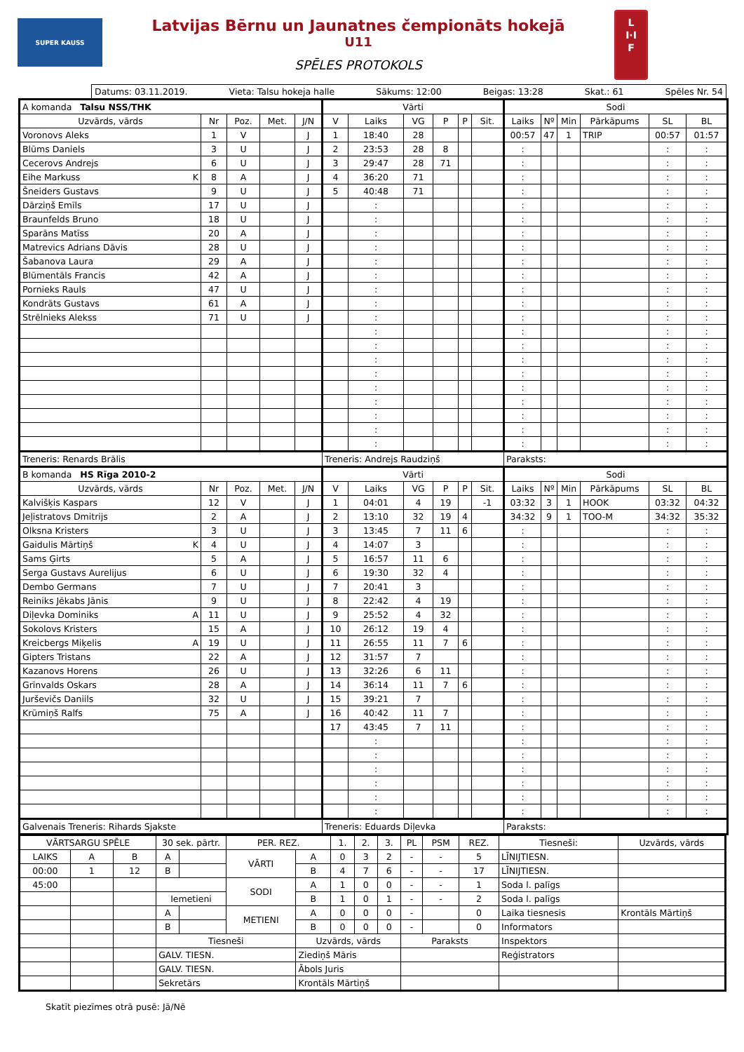SUPER KAUSS
Latvijas Bērnu un Jaunatnes čempionāts hokejā
U11
SPĒLES PROTOKOLS
L
I·I
F
Datums: 03.11.2019. Vieta: Talsu hokeja halle Sākums: 12:00 Beigas: 13:28 Skat.: 61 Spēles Nr. 54
| A komanda Talsu NSS/THK | | | | | Vārti | | | | | | Sodi | | | | | |
| --- | --- | --- | --- | --- | --- | --- | --- | --- | --- | --- | --- | --- | --- | --- | --- | --- |
| Uzvārds, vārds | Nr | Poz. | Met. | J/N | V | Laiks | VG | P | P | Sit. | Laiks | Nº | Min | Pārkāpums | SL | BL |
| Voronovs Aleks | 1 | V | | J | 1 | 18:40 | 28 | | | | 00:57 | 47 | 1 | TRIP | 00:57 | 01:57 |
| Blūms Daniels | 3 | U | | J | 2 | 23:53 | 28 | 8 | | | : | | | | : | : |
| Cecerovs Andrejs | 6 | U | | J | 3 | 29:47 | 28 | 71 | | | : | | | | : | : |
| Eihe Markuss K | 8 | A | | J | 4 | 36:20 | 71 | | | | : | | | | : | : |
| Šneiders Gustavs | 9 | U | | J | 5 | 40:48 | 71 | | | | : | | | | : | : |
| Dārziņš Emīls | 17 | U | | J | | : | | | | | : | | | | : | : |
| Braunfelds Bruno | 18 | U | | J | | : | | | | | : | | | | : | : |
| Sparāns Matīss | 20 | A | | J | | : | | | | | : | | | | : | : |
| Matrevics Adrians Dāvis | 28 | U | | J | | : | | | | | : | | | | : | : |
| Šabanova Laura | 29 | A | | J | | : | | | | | : | | | | : | : |
| Blūmentāls Francis | 42 | A | | J | | : | | | | | : | | | | : | : |
| Pornieks Rauls | 47 | U | | J | | : | | | | | : | | | | : | : |
| Kondrāts Gustavs | 61 | A | | J | | : | | | | | : | | | | : | : |
| Strēlnieks Alekss | 71 | U | | J | | : | | | | | : | | | | : | : |
| | | | | | | : | | | | | : | | | | : | : |
| | | | | | | : | | | | | : | | | | : | : |
| | | | | | | : | | | | | : | | | | : | : |
| | | | | | | : | | | | | : | | | | : | : |
| | | | | | | : | | | | | : | | | | : | : |
| | | | | | | : | | | | | : | | | | : | : |
| | | | | | | : | | | | | : | | | | : | : |
| | | | | | | : | | | | | : | | | | : | : |
| | | | | | | : | | | | | : | | | | : | : |
| Treneris: Renards Brālis | | | | | Treneris: Andrejs Raudziņš | | | | | | Paraksts: | | | | | |
| B komanda HS Rīga 2010-2 | | | | | Vārti | | | | | | Sodi | | | | | |
| Uzvārds, vārds | Nr | Poz. | Met. | J/N | V | Laiks | VG | P | P | Sit. | Laiks | Nº | Min | Pārkāpums | SL | BL |
| Kalvišķis Kaspars | 12 | V | | J | 1 | 04:01 | 4 | 19 | | -1 | 03:32 | 3 | 1 | HOOK | 03:32 | 04:32 |
| Jeļistratovs Dmitrijs | 2 | A | | J | 2 | 13:10 | 32 | 19 | 4 | | 34:32 | 9 | 1 | TOO-M | 34:32 | 35:32 |
| Olksna Kristers | 3 | U | | J | 3 | 13:45 | 7 | 11 | 6 | | : | | | | : | : |
| Gaidulis Mārtiņš K | 4 | U | | J | 4 | 14:07 | 3 | | | | : | | | | : | : |
| Sams Ģirts | 5 | A | | J | 5 | 16:57 | 11 | 6 | | | : | | | | : | : |
| Serga Gustavs Aurelijus | 6 | U | | J | 6 | 19:30 | 32 | 4 | | | : | | | | : | : |
| Dembo Germans | 7 | U | | J | 7 | 20:41 | 3 | | | | : | | | | : | : |
| Reiniks Jēkabs Jānis | 9 | U | | J | 8 | 22:42 | 4 | 19 | | | : | | | | : | : |
| Diļevka Dominiks A | 11 | U | | J | 9 | 25:52 | 4 | 32 | | | : | | | | : | : |
| Sokolovs Kristers | 15 | A | | J | 10 | 26:12 | 19 | 4 | | | : | | | | : | : |
| Kreicbergs Miķelis A | 19 | U | | J | 11 | 26:55 | 11 | 7 | 6 | | : | | | | : | : |
| Gipters Tristans | 22 | A | | J | 12 | 31:57 | 7 | | | | : | | | | : | : |
| Kazanovs Horens | 26 | U | | J | 13 | 32:26 | 6 | 11 | | | : | | | | : | : |
| Grīnvalds Oskars | 28 | A | | J | 14 | 36:14 | 11 | 7 | 6 | | : | | | | : | : |
| Jurševičs Daniils | 32 | U | | J | 15 | 39:21 | 7 | | | | : | | | | : | : |
| Krūmiņš Ralfs | 75 | A | | J | 16 | 40:42 | 11 | 7 | | | : | | | | : | : |
| | | | | | 17 | 43:45 | 7 | 11 | | | : | | | | : | : |
| | | | | | | : | | | | | : | | | | : | : |
| | | | | | | : | | | | | : | | | | : | : |
| | | | | | | : | | | | | : | | | | : | : |
| | | | | | | : | | | | | : | | | | : | : |
| | | | | | | : | | | | | : | | | | : | : |
| | | | | | | : | | | | | : | | | | : | : |
| Galvenais Treneris: Rihards Sjakste | | | | | Treneris: Eduards Diļevka | | | | | | Paraksts: | | | | | |
| VĀRTSARGU SPĒLE | | | 30 sek. pārtr. | | PER. REZ. | | 1. | 2. | 3. | PL | PSM | REZ. | Tiesneši: | Uzvārds, vārds |
| LAIKS | A | B | A | | VĀRTI | A | 0 | 3 | 2 | - | - | 5 | LĪNIJTIESN. | |
| 00:00 | 1 | 12 | B | | | B | 4 | 7 | 6 | - | - | 17 | LĪNIJTIESN. | |
| 45:00 | | | | | SODI | A | 1 | 0 | 0 | - | - | 1 | Soda l. palīgs | |
| | | | Iemetieni | | | B | 1 | 0 | 1 | - | - | 2 | Soda l. palīgs | |
| | | | A | | METIENI | A | 0 | 0 | 0 | - | | 0 | Laika tiesnesis | Krontāls Mārtiņš |
| | | | B | | | B | 0 | 0 | 0 | - | | 0 | Informators | |
| | | | Tiesneši | | | Uzvārds, vārds | | | | Paraksts | | | Inspektors | |
| | | | GALV. TIESN. | | | Ziediņš Māris | | | | | | | Reģistrators | |
| | | | GALV. TIESN. | | | Ābols Juris | | | | | | | | |
| | | | Sekretārs | | | Krontāls Mārtiņš | | | | | | | | |
Skatīt piezīmes otrā pusē: Jā/Nē